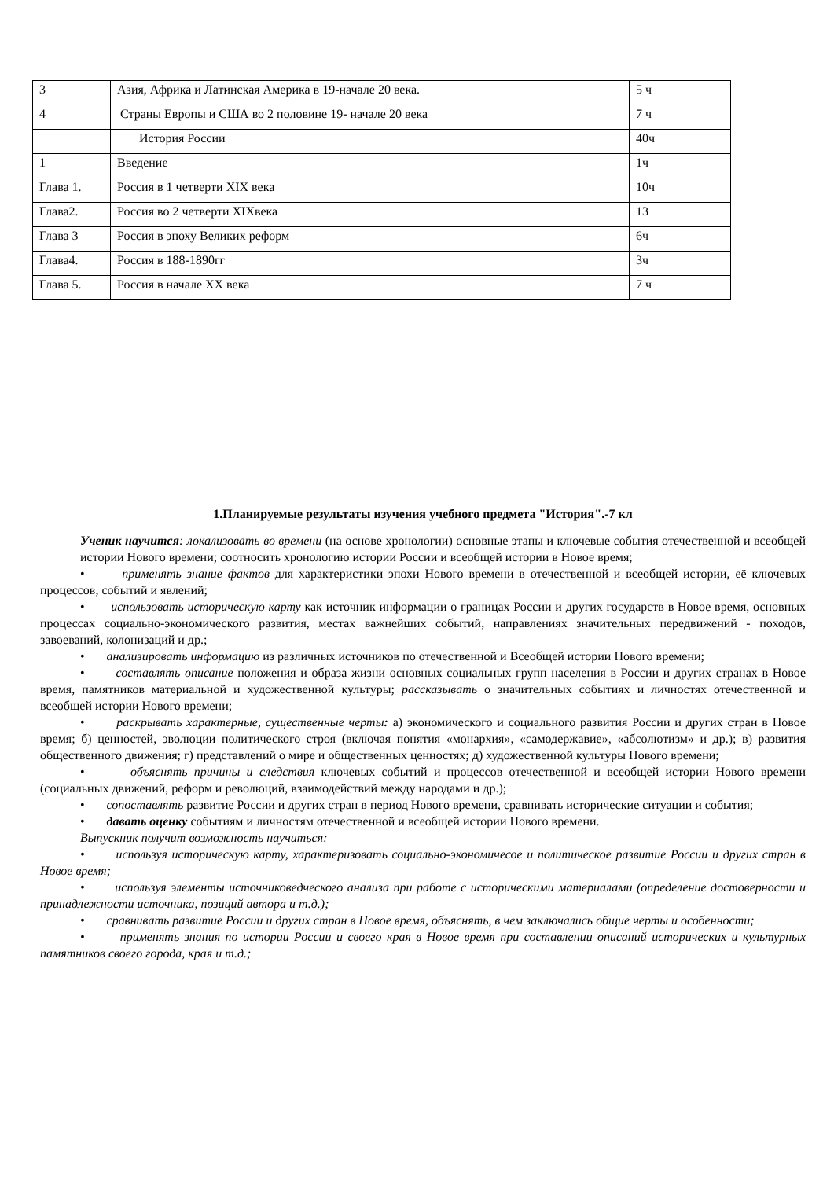| 3 | Азия, Африка и Латинская Америка в 19-начале 20 века. | 5 ч |
| 4 | Страны Европы и США во 2 половине 19- начале 20 века | 7 ч |
| | История России | 40ч |
| 1 | Введение | 1ч |
| Глава 1. | Россия в 1 четверти XIX века | 10ч |
| Глава2. | Россия во 2 четверти XIXвека | 13 |
| Глава 3 | Россия в эпоху Великих реформ | 6ч |
| Глава4. | Россия в 188-1890гг | 3ч |
| Глава 5. | Россия в начале XX века | 7 ч |
1.Планируемые результаты изучения учебного предмета "История".-7 кл
Ученик научится: локализовать во времени (на основе хронологии) основные этапы и ключевые события отечественной и всеобщей истории Нового времени; соотносить хронологию истории России и всеобщей истории в Новое время;
• применять знание фактов для характеристики эпохи Нового времени в отечественной и всеобщей истории, её ключевых процессов, событий и явлений;
• использовать историческую карту как источник информации о границах России и других государств в Новое время, основных процессах социально-экономического развития, местах важнейших событий, направлениях значительных передвижений - походов, завоеваний, колонизаций и др.;
• анализировать информацию из различных источников по отечественной и Всеобщей истории Нового времени;
• составлять описание положения и образа жизни основных социальных групп населения в России и других странах в Новое время, памятников материальной и художественной культуры; рассказывать о значительных событиях и личностях отечественной и всеобщей истории Нового времени;
• раскрывать характерные, существенные черты: а) экономического и социального развития России и других стран в Новое время; б) ценностей, эволюции политического строя (включая понятия «монархия», «самодержавие», «абсолютизм» и др.); в) развития общественного движения; г) представлений о мире и общественных ценностях; д) художественной культуры Нового времени;
• объяснять причины и следствия ключевых событий и процессов отечественной и всеобщей истории Нового времени (социальных движений, реформ и революций, взаимодействий между народами и др.);
• сопоставлять развитие России и других стран в период Нового времени, сравнивать исторические ситуации и события;
• давать оценку событиям и личностям отечественной и всеобщей истории Нового времени.
Выпускник получит возможность научиться:
• используя историческую карту, характеризовать социально-экономичесое и политическое развитие России и других стран в Новое время;
• используя элементы источниковедческого анализа при работе с историческими материалами (определение достоверности и принадлежности источника, позиций автора и т.д.);
• сравнивать развитие России и других стран в Новое время, объяснять, в чем заключались общие черты и особенности;
• применять знания по истории России и своего края в Новое время при составлении описаний исторических и культурных памятников своего города, края и т.д.;